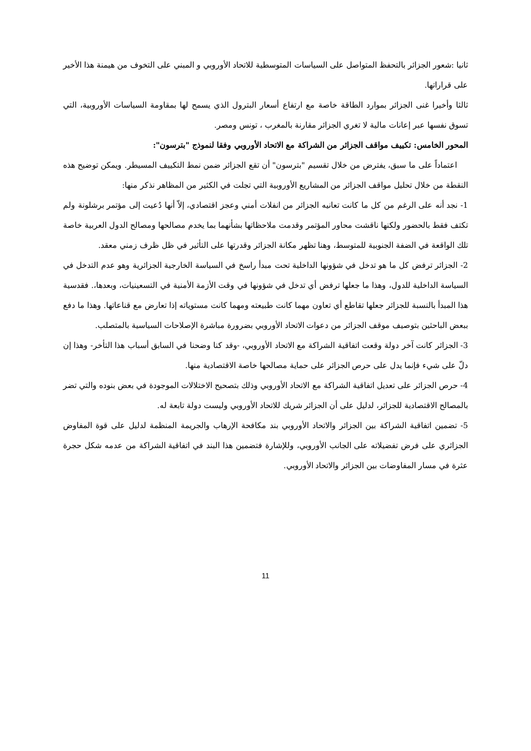ثانيا :شعور الجزائر بالتحفظ المتواصل على السياسات المتوسطية للاتحاد الأوروبي و المبني على التخوف من هيمنة هذا الأخير على قراراتها.
ثالثا وأخيرا غنى الجزائر بموارد الطاقة خاصة مع ارتفاع أسعار البترول الذي يسمح لها بمقاومة السياسات الأوروبية، التي تسوق نفسها عبر إعانات مالية لا تغري الجزائر مقارنة بالمغرب ، تونس ومصر.
المحور الخامس: تكييف مواقف الجزائر من الشراكة مع الاتحاد الأوروبي وفقا لنموذج "بترسون":
اعتماداً على ما سبق، يفترض من خلال تقسيم "بترسون" أن تقع الجزائر ضمن نمط التكييف المسيطر. ويمكن توضيح هذه النقطة من خلال تحليل مواقف الجزائر من المشاريع الأوروبية التي تجلت في الكثير من المظاهر نذكر منها:
1- نجد أنه على الرغم من كل ما كانت تعانيه الجزائر من انفلات أمني وعجز اقتصادي، إلاّ أنها دُعيت إلى مؤتمر برشلونة ولم تكتف فقط بالحضور ولكنها ناقشت محاور المؤتمر وقدمت ملاحظاتها بشأنهما بما يخدم مصالحها ومصالح الدول العربية خاصة تلك الواقعة في الضفة الجنوبية للمتوسط، وهنا تظهر مكانة الجزائر وقدرتها على التأثير في ظل ظرف زمني معقد.
2- الجزائر ترفض كل ما هو تدخل في شؤونها الداخلية تحت مبدأ راسخ في السياسة الخارجية الجزائرية وهو عدم التدخل في السياسة الداخلية للدول، وهذا ما جعلها ترفض أي تدخل في شؤونها في وقت الأزمة الأمنية في التسعينيات، وبعدها،. فقدسية هذا المبدأ بالنسبة للجزائر جعلها تقاطع أي تعاون مهما كانت طبيعته ومهما كانت مستوياته إذا تعارض مع قناعاتها. وهذا ما دفع ببعض الباحثين بتوصيف موقف الجزائر من دعوات الاتحاد الأوروبي بضرورة مباشرة الإصلاحات السياسية بالمتصلب.
3- الجزائر كانت آخر دولة وقعت اتفاقية الشراكة مع الاتحاد الأوروبي، -وقد كنا وضحنا في السابق أسباب هذا التأخر- وهذا إن دلّ على شيء فإنما يدل على حرص الجزائر على حماية مصالحها خاصة الاقتصادية منها.
4- حرص الجزائر على تعديل اتفاقية الشراكة مع الاتحاد الأوروبي وذلك بتصحيح الاختلالات الموجودة في بعض بنوده والتي تضر بالمصالح الاقتصادية للجزائر، لدليل على أن الجزائر شريك للاتحاد الأوروبي وليست دولة تابعة له.
5- تضمين اتفاقية الشراكة بين الجزائر والاتحاد الأوروبي بند مكافحة الإرهاب والجريمة المنظمة لدليل على قوة المفاوض الجزائري على فرض تفضيلاته على الجانب الأوروبي، وللإشارة فتضمين هذا البند في اتفاقية الشراكة من عدمه شكل حجرة عثرة في مسار المفاوضات بين الجزائر والاتحاد الأوروبي.
11